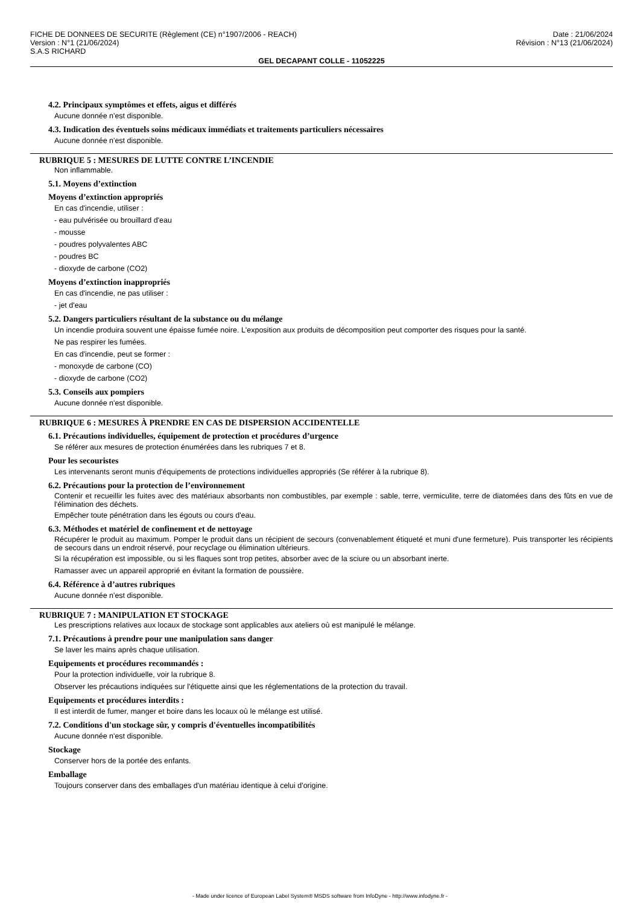FICHE DE DONNEES DE SECURITE (Règlement (CE) n°1907/2006 - REACH)
Version : N°1 (21/06/2024)
S.A.S RICHARD
Date : 21/06/2024
Révision : N°13 (21/06/2024)
GEL DECAPANT COLLE - 11052225
4.2. Principaux symptômes et effets, aigus et différés
Aucune donnée n'est disponible.
4.3. Indication des éventuels soins médicaux immédiats et traitements particuliers nécessaires
Aucune donnée n'est disponible.
RUBRIQUE 5 : MESURES DE LUTTE CONTRE L’INCENDIE
Non inflammable.
5.1. Moyens d’extinction
Moyens d’extinction appropriés
En cas d'incendie, utiliser :
- eau pulvérisée ou brouillard d'eau
- mousse
- poudres polyvalentes ABC
- poudres BC
- dioxyde de carbone (CO2)
Moyens d’extinction inappropriés
En cas d'incendie, ne pas utiliser :
- jet d'eau
5.2. Dangers particuliers résultant de la substance ou du mélange
Un incendie produira souvent une épaisse fumée noire. L'exposition aux produits de décomposition peut comporter des risques pour la santé.
Ne pas respirer les fumées.
En cas d'incendie, peut se former :
- monoxyde de carbone (CO)
- dioxyde de carbone (CO2)
5.3. Conseils aux pompiers
Aucune donnée n'est disponible.
RUBRIQUE 6 : MESURES À PRENDRE EN CAS DE DISPERSION ACCIDENTELLE
6.1. Précautions individuelles, équipement de protection et procédures d’urgence
Se référer aux mesures de protection énumérées dans les rubriques 7 et 8.
Pour les secouristes
Les intervenants seront munis d'équipements de protections individuelles appropriés (Se référer à la rubrique 8).
6.2. Précautions pour la protection de l’environnement
Contenir et recueillir les fuites avec des matériaux absorbants non combustibles, par exemple : sable, terre, vermiculite, terre de diatomées dans des fûts en vue de l'élimination des déchets.
Empêcher toute pénétration dans les égouts ou cours d'eau.
6.3. Méthodes et matériel de confinement et de nettoyage
Récupérer le produit au maximum. Pomper le produit dans un récipient de secours (convenablement étiqueté et muni d'une fermeture). Puis transporter les récipients de secours dans un endroit réservé, pour recyclage ou élimination ultérieurs.
Si la récupération est impossible, ou si les flaques sont trop petites, absorber avec de la sciure ou un absorbant inerte.
Ramasser avec un appareil approprié en évitant la formation de poussière.
6.4. Référence à d’autres rubriques
Aucune donnée n'est disponible.
RUBRIQUE 7 : MANIPULATION ET STOCKAGE
Les prescriptions relatives aux locaux de stockage sont applicables aux ateliers où est manipulé le mélange.
7.1. Précautions à prendre pour une manipulation sans danger
Se laver les mains après chaque utilisation.
Equipements et procédures recommandés :
Pour la protection individuelle, voir la rubrique 8.
Observer les précautions indiquées sur l'étiquette ainsi que les réglementations de la protection du travail.
Equipements et procédures interdits :
Il est interdit de fumer, manger et boire dans les locaux où le mélange est utilisé.
7.2. Conditions d'un stockage sûr, y compris d'éventuelles incompatibilités
Aucune donnée n'est disponible.
Stockage
Conserver hors de la portée des enfants.
Emballage
Toujours conserver dans des emballages d'un matériau identique à celui d'origine.
- Made under licence of European Label System® MSDS software from InfoDyne - http://www.infodyne.fr -